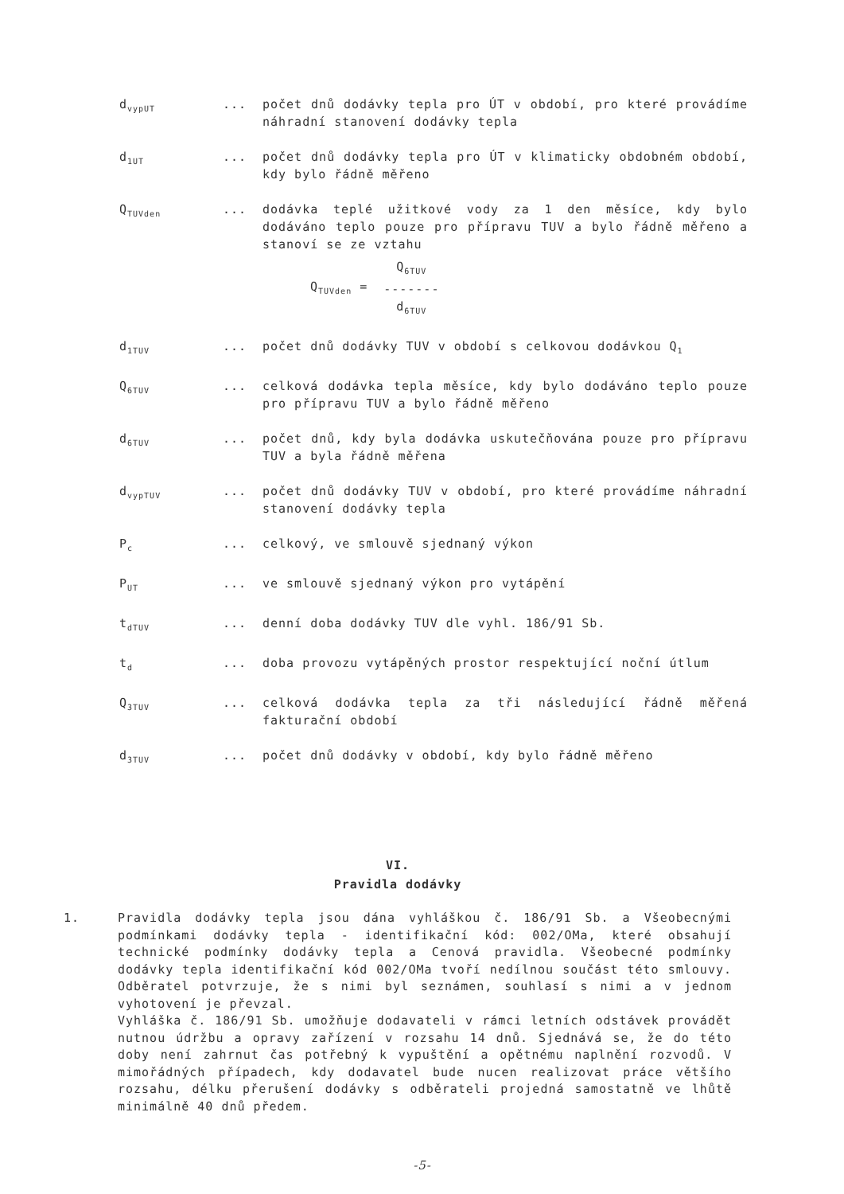d<sub>vypUT</sub>
... počet dnů dodávky tepla pro ÚT v období, pro které provádíme náhradní stanovení dodávky tepla
d<sub>1UT</sub>
... počet dnů dodávky tepla pro ÚT v klimaticky obdobném období, kdy bylo řádně měřeno
Q<sub>TUVden</sub>
... dodávka teplé užitkové vody za 1 den měsíce, kdy bylo dodáváno teplo pouze pro přípravu TUV a bylo řádně měřeno a stanoví se ze vztahu
Q<sub>TUVden</sub> =
Q<sub>6TUV</sub>
-------
d<sub>6TUV</sub>
d<sub>1TUV</sub>
... počet dnů dodávky TUV v období s celkovou dodávkou Q<sub>1</sub>
Q<sub>6TUV</sub>
... celková dodávka tepla měsíce, kdy bylo dodáváno teplo pouze pro přípravu TUV a bylo řádně měřeno
d<sub>6TUV</sub>
... počet dnů, kdy byla dodávka uskutečňována pouze pro přípravu TUV a byla řádně měřena
d<sub>vypTUV</sub>
... počet dnů dodávky TUV v období, pro které provádíme náhradní stanovení dodávky tepla
P<sub>c</sub>
... celkový, ve smlouvě sjednaný výkon
P<sub>UT</sub>
... ve smlouvě sjednaný výkon pro vytápění
t<sub>dTUV</sub>
... denní doba dodávky TUV dle vyhl. 186/91 Sb.
t<sub>d</sub>
... doba provozu vytápěných prostor respektující noční útlum
Q<sub>3TUV</sub>
... celková dodávka tepla za tři následující řádně měřená fakturační období
d<sub>3TUV</sub>
... počet dnů dodávky v období, kdy bylo řádně měřeno
VI.
Pravidla dodávky
1. Pravidla dodávky tepla jsou dána vyhláškou č. 186/91 Sb. a Všeobecnými podmínkami dodávky tepla - identifikační kód: 002/OMa, které obsahují technické podmínky dodávky tepla a Cenová pravidla. Všeobecné podmínky dodávky tepla identifikační kód 002/OMa tvoří nedílnou součást této smlouvy. Odběratel potvrzuje, že s nimi byl seznámen, souhlasí s nimi a v jednom vyhotovení je převzal.
Vyhláška č. 186/91 Sb. umožňuje dodavateli v rámci letních odstávek provádět nutnou údržbu a opravy zařízení v rozsahu 14 dnů. Sjednává se, že do této doby není zahrnut čas potřebný k vypuštění a opětnému naplnění rozvodů. V mimořádných případech, kdy dodavatel bude nucen realizovat práce většího rozsahu, délku přerušení dodávky s odběrateli projedná samostatně ve lhůtě minimálně 40 dnů předem.
-5-